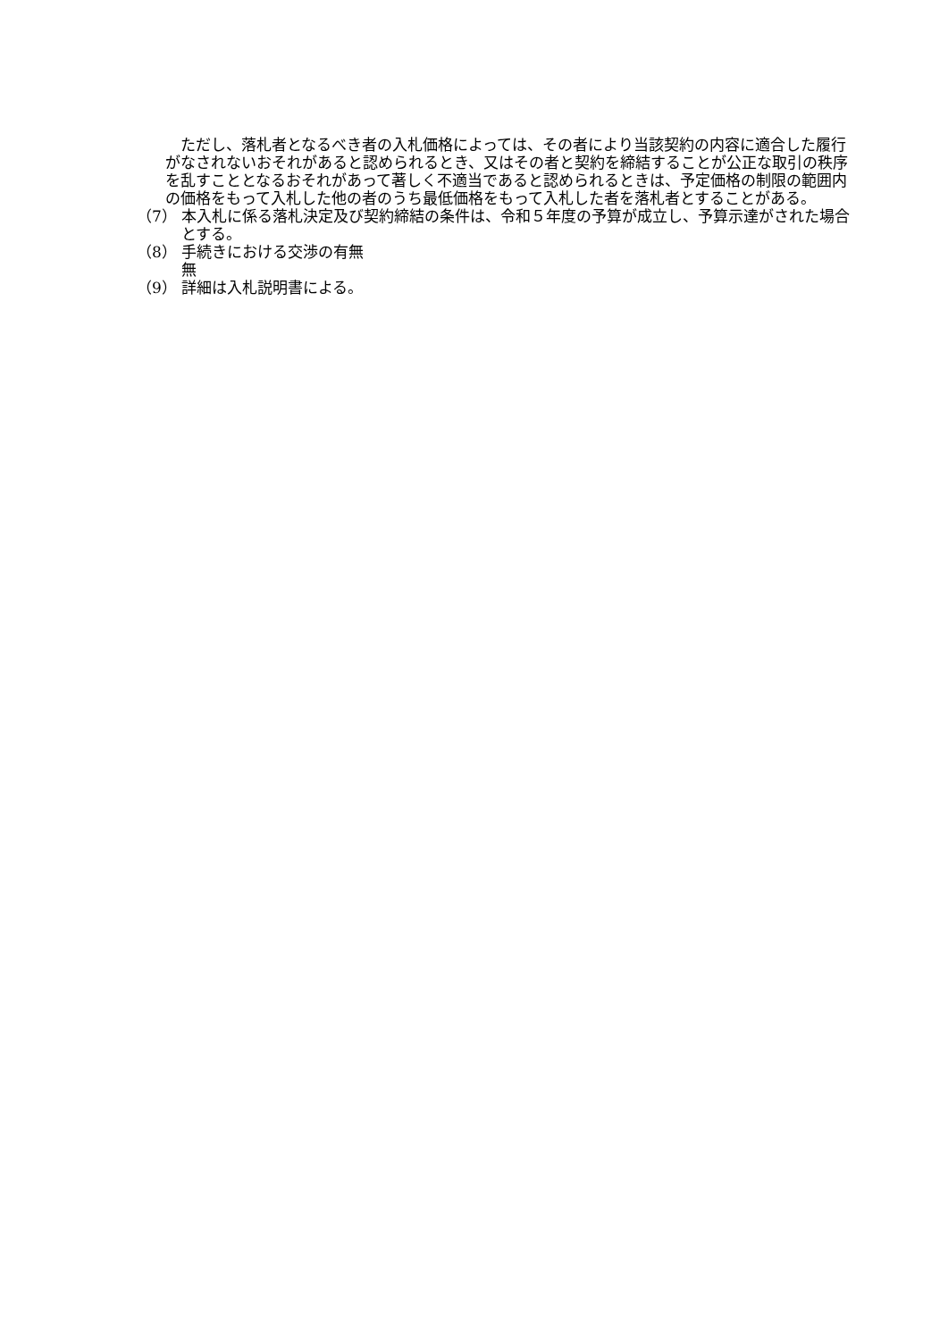ただし、落札者となるべき者の入札価格によっては、その者により当該契約の内容に適合した履行がなされないおそれがあると認められるとき、又はその者と契約を締結することが公正な取引の秩序を乱すこととなるおそれがあって著しく不適当であると認められるときは、予定価格の制限の範囲内の価格をもって入札した他の者のうち最低価格をもって入札した者を落札者とすることがある。
（7） 本入札に係る落札決定及び契約締結の条件は、令和５年度の予算が成立し、予算示達がされた場合とする。
（8） 手続きにおける交渉の有無
無
（9） 詳細は入札説明書による。